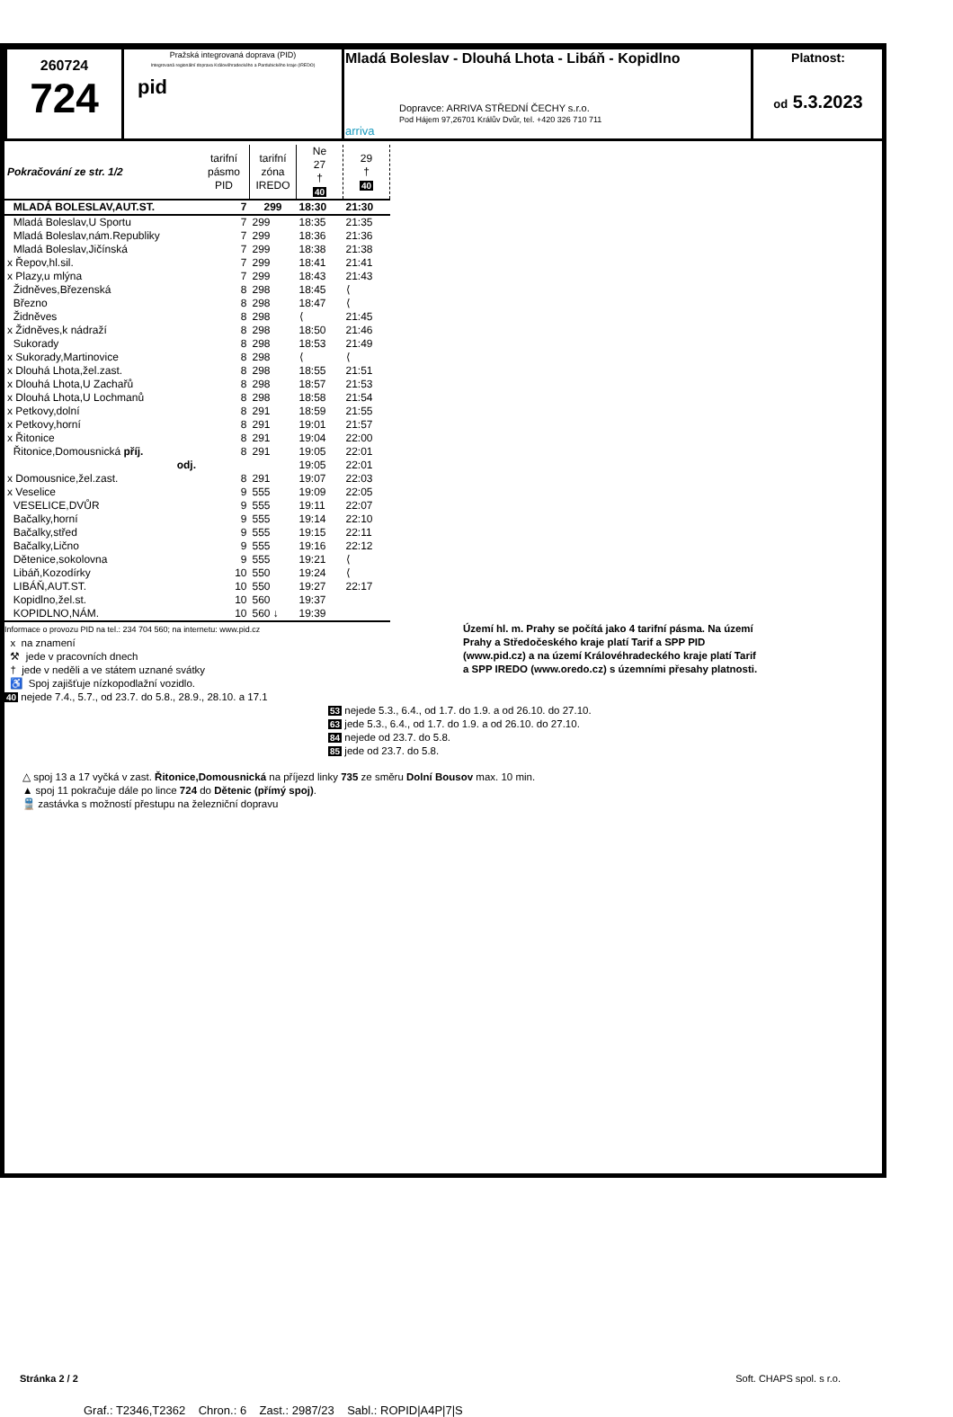| 260724 724 | Pražská integrovaná doprava (PID) Integrovaná regionální doprava Královéhradeckého a Pardubického kraje (IREDO) pid | Mladá Boleslav - Dlouhá Lhota - Libáň - Kopidlno Dopravce: ARRIVA STŘEDNÍ ČECHY s.r.o. Pod Hájem 97,26701 Králův Dvůr, tel. +420 326 710 711 arriva | Platnost: od 5.3.2023 |
| Pokračování ze str. 1/2 | tarifní pásmo PID | tarifní zóna IREDO | Ne 27 † 40 | 29 † 40 |
| MLADÁ BOLESLAV,AUT.ST. | 7 | 299 | 18:30 | 21:30 |
| Mladá Boleslav,U Sportu | 7 | 299 | 18:35 | 21:35 |
| Mladá Boleslav,nám.Republiky | 7 | 299 | 18:36 | 21:36 |
| Mladá Boleslav,Jičínská | 7 | 299 | 18:38 | 21:38 |
| x Řepov,hl.sil. | 7 | 299 | 18:41 | 21:41 |
| x Plazy,u mlýna | 7 | 299 | 18:43 | 21:43 |
| Židněves,Březenská | 8 | 298 | 18:45 | ⟨ |
| Březno | 8 | 298 | 18:47 | ⟨ |
| Židněves | 8 | 298 | ⟨ | 21:45 |
| x Židněves,k nádraží | 8 | 298 | 18:50 | 21:46 |
| Sukorady | 8 | 298 | 18:53 | 21:49 |
| x Sukorady,Martinovice | 8 | 298 | ⟨ | ⟨ |
| x Dlouhá Lhota,žel.zast. | 8 | 298 | 18:55 | 21:51 |
| x Dlouhá Lhota,U Zachařů | 8 | 298 | 18:57 | 21:53 |
| x Dlouhá Lhota,U Lochmanů | 8 | 298 | 18:58 | 21:54 |
| x Petkovy,dolní | 8 | 291 | 18:59 | 21:55 |
| x Petkovy,horní | 8 | 291 | 19:01 | 21:57 |
| x Řitonice | 8 | 291 | 19:04 | 22:00 |
| Řitonice,Domousnická příj. | 8 | 291 | 19:05 | 22:01 |
| odj. | | | 19:05 | 22:01 |
| x Domousnice,žel.zast. | 8 | 291 | 19:07 | 22:03 |
| x Veselice | 9 | 555 | 19:09 | 22:05 |
| VESELICE,DVŮR | 9 | 555 | 19:11 | 22:07 |
| Bačalky,horní | 9 | 555 | 19:14 | 22:10 |
| Bačalky,střed | 9 | 555 | 19:15 | 22:11 |
| Bačalky,Lično | 9 | 555 | 19:16 | 22:12 |
| Dětenice,sokolovna | 9 | 555 | 19:21 | ⟨ |
| Libáň,Kozodírky | 10 | 550 | 19:24 | ⟨ |
| LIBÁŇ,AUT.ST. | 10 | 550 | 19:27 | 22:17 |
| Kopidlno,žel.st. | 10 | 560 | 19:37 | |
| KOPIDLNO,NÁM. | 10 | 560 ↓ | 19:39 | |
Informace o provozu PID na tel.: 234 704 560; na internetu: www.pid.cz
x na znamení
⚒ jede v pracovních dnech
† jede v neděli a ve státem uznané svátky
♿ Spoj zajišťuje nízkopodlažní vozidlo.
40 nejede 7.4., 5.7., od 23.7. do 5.8., 28.9., 28.10. a 17.1
Území hl. m. Prahy se počítá jako 4 tarifní pásma. Na území Prahy a Středočeského kraje platí Tarif a SPP PID (www.pid.cz) a na území Královéhradeckého kraje platí Tarif a SPP IREDO (www.oredo.cz) s územními přesahy platnosti.
53 nejede 5.3., 6.4., od 1.7. do 1.9. a od 26.10. do 27.10.
63 jede 5.3., 6.4., od 1.7. do 1.9. a od 26.10. do 27.10.
84 nejede od 23.7. do 5.8.
85 jede od 23.7. do 5.8.
△ spoj 13 a 17 vyčká v zast. Řitonice,Domousnická na příjezd linky 735 ze směru Dolní Bousov max. 10 min.
▲ spoj 11 pokračuje dále po lince 724 do Dětenic (přímý spoj).
🚆 zastávka s možností přestupu na železniční dopravu
Stránka 2 / 2 Soft. CHAPS spol. s r.o.
Graf.: T2346,T2362 Chron.: 6 Zast.: 2987/23 Sabl.: ROPID|A4P|7|S